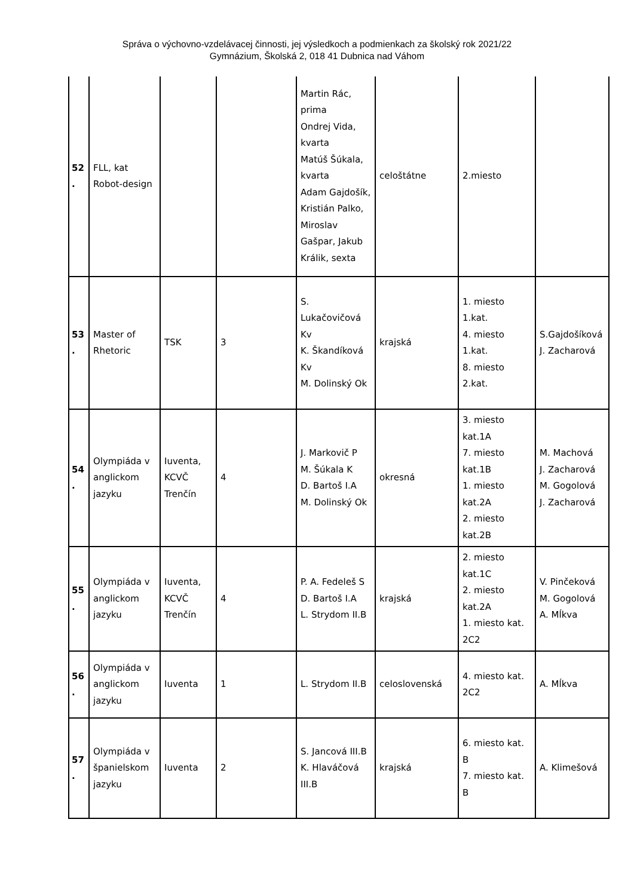Správa o výchovno-vzdelávacej činnosti, jej výsledkoch a podmienkach za školský rok 2021/22
Gymnázium, Školská 2, 018 41 Dubnica nad Váhom
| 52 . | FLL, kat Robot-design | | | Martin Rác, prima Ondrej Vida, kvarta Matúš Šúkala, kvarta Adam Gajdošík, Kristián Palko, Miroslav Gašpar, Jakub Králik, sexta | celoštátne | 2.miesto | |
| 53 . | Master of Rhetoric | TSK | 3 | S. Lukačovičová Kv K. Škandíková Kv M. Dolinský Ok | krajská | 1. miesto 1.kat. 4. miesto 1.kat. 8. miesto 2.kat. | S.Gajdošíková J. Zacharová |
| 54 . | Olympiáda v anglickom jazyku | Iuventa, KCVČ Trenčín | 4 | J. Markovič P M. Šúkala K D. Bartoš I.A M. Dolinský Ok | okresná | 3. miesto kat.1A 7. miesto kat.1B 1. miesto kat.2A 2. miesto kat.2B | M. Machová J. Zacharová M. Gogolová J. Zacharová |
| 55 . | Olympiáda v anglickom jazyku | Iuventa, KCVČ Trenčín | 4 | P. A. Fedeleš S D. Bartoš I.A L. Strydom II.B | krajská | 2. miesto kat.1C 2. miesto kat.2A 1. miesto kat. 2C2 | V. Pinčeková M. Gogolová A. Mĺkva |
| 56 . | Olympiáda v anglickom jazyku | Iuventa | 1 | L. Strydom II.B | celoslovenská | 4. miesto kat. 2C2 | A. Mĺkva |
| 57 . | Olympiáda v španielskom jazyku | Iuventa | 2 | S. Jancová III.B K. Hlaváčová III.B | krajská | 6. miesto kat. B 7. miesto kat. B | A. Klimešová |